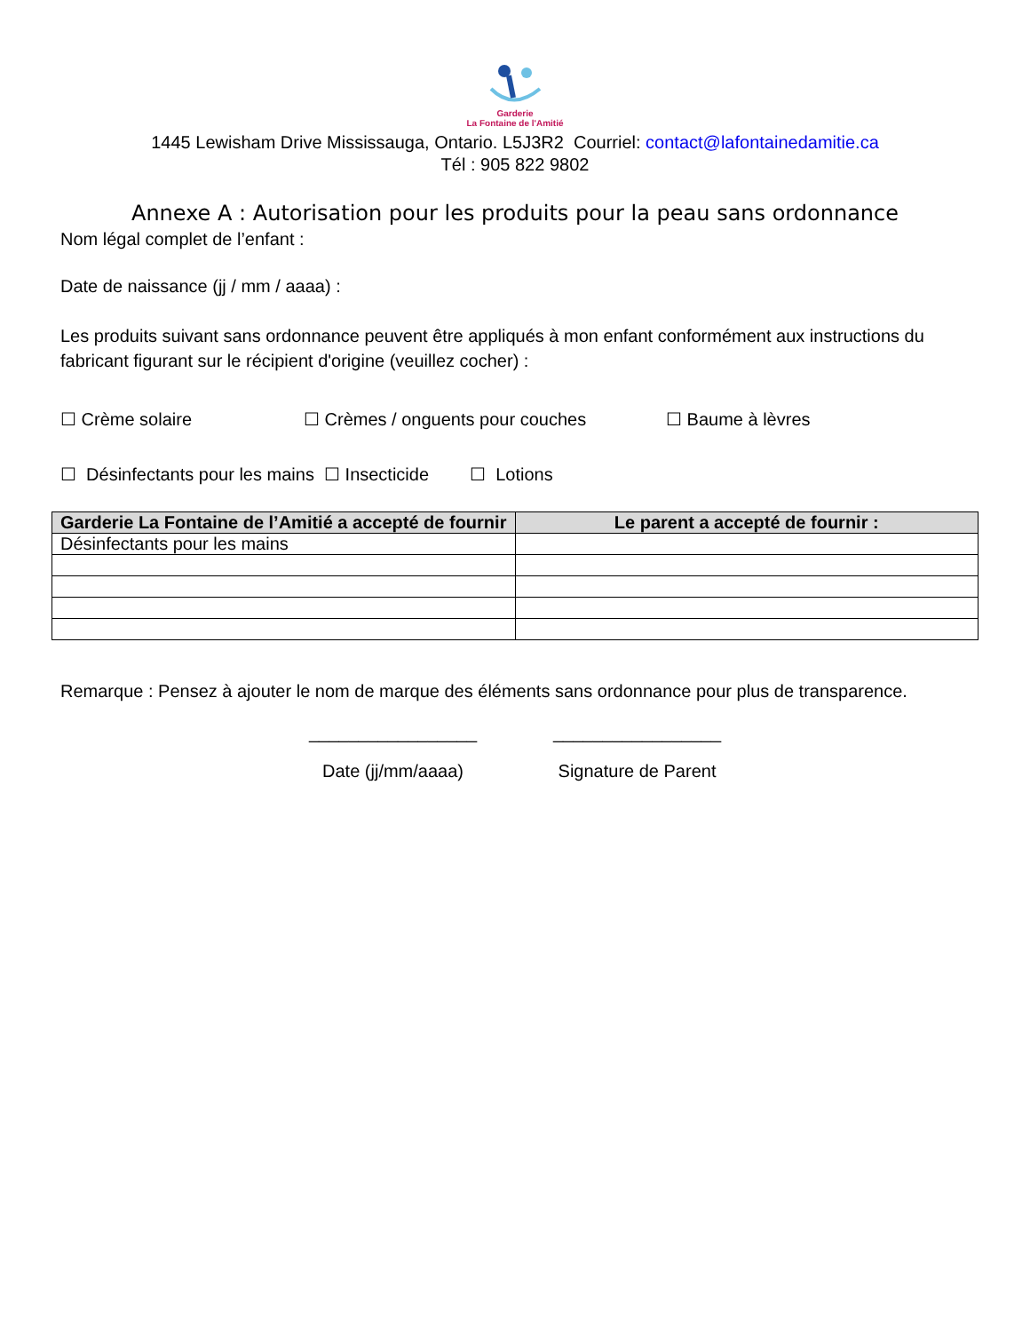Garderie
La Fontaine de l'Amitié
1445 Lewisham Drive Mississauga, Ontario. L5J3R2 Courriel: contact@lafontainedamitie.ca
Tél : 905 822 9802
Annexe A : Autorisation pour les produits pour la peau sans ordonnance
Nom légal complet de l’enfant :
Date de naissance (jj / mm / aaaa) :
Les produits suivant sans ordonnance peuvent être appliqués à mon enfant conformément aux instructions du fabricant figurant sur le récipient d'origine (veuillez cocher) :
☐ Crème solaire ☐ Crèmes / onguents pour couches ☐ Baume à lèvres
☐ Désinfectants pour les mains ☐ Insecticide ☐ Lotions
| Garderie La Fontaine de l’Amitié a accepté de fournir | Le parent a accepté de fournir : |
| --- | --- |
| Désinfectants pour les mains | |
Remarque : Pensez à ajouter le nom de marque des éléments sans ordonnance pour plus de transparence.
_________________
_________________
Date (jj/mm/aaaa)
Signature de Parent